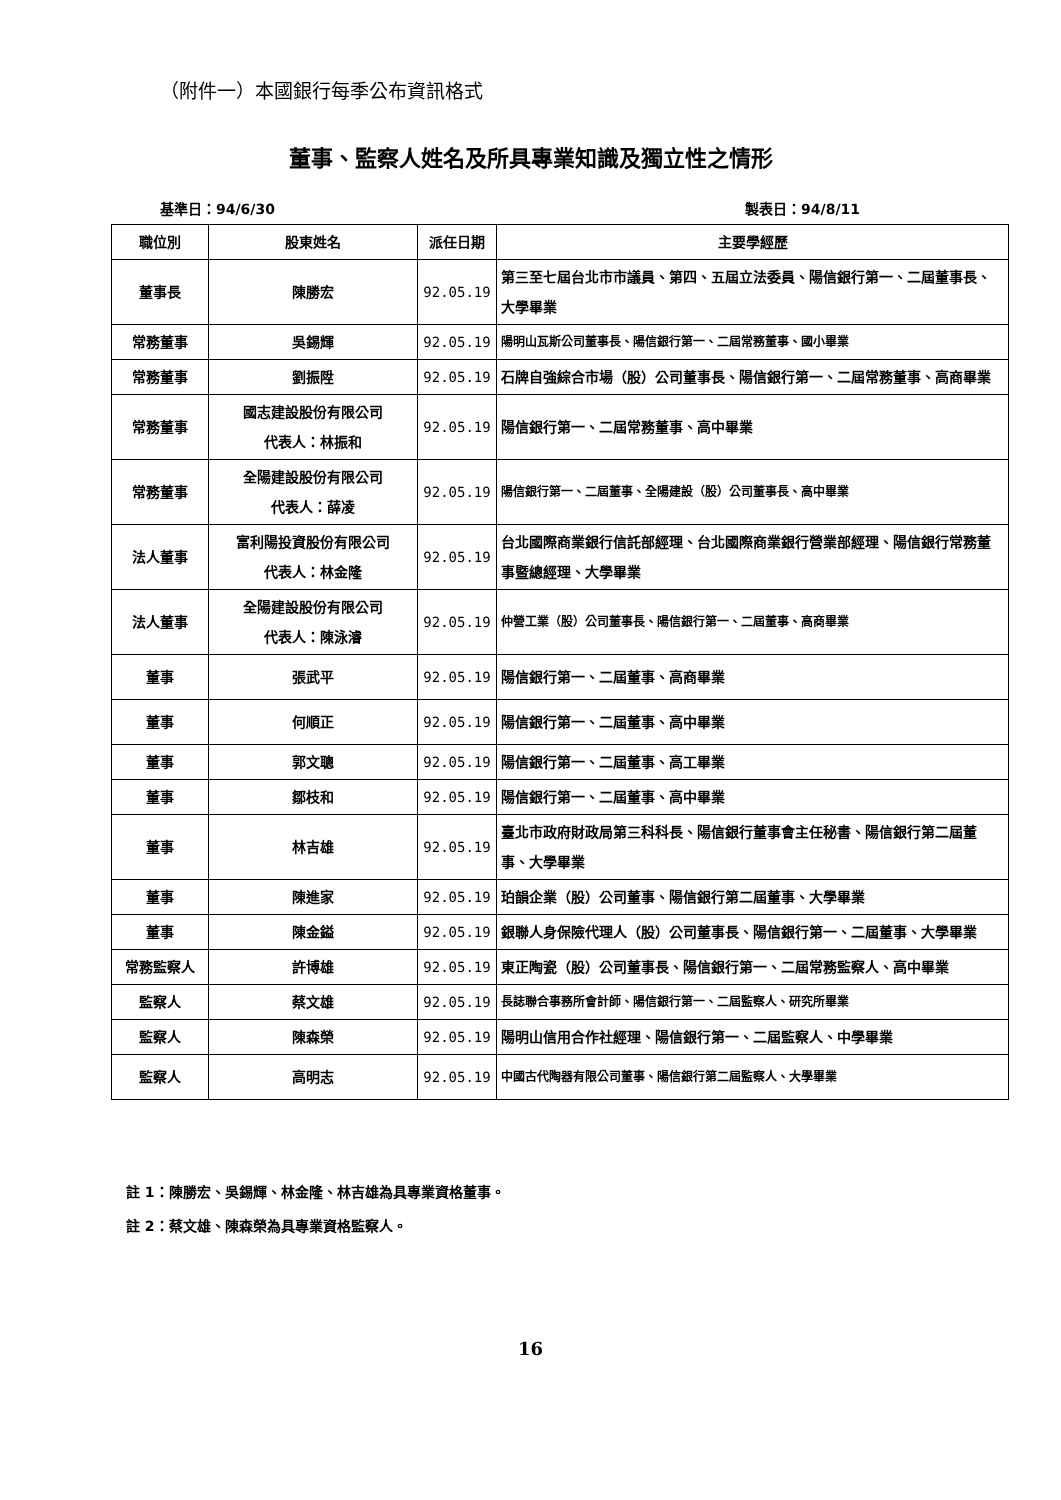（附件一）本國銀行每季公布資訊格式
董事、監察人姓名及所具專業知識及獨立性之情形
基準日：94/6/30 製表日：94/8/11
| 職位別 | 股東姓名 | 派任日期 | 主要學經歷 |
| --- | --- | --- | --- |
| 董事長 | 陳勝宏 | 92.05.19 | 第三至七屆台北市市議員、第四、五屆立法委員、陽信銀行第一、二屆董事長、大學畢業 |
| 常務董事 | 吳錫輝 | 92.05.19 | 陽明山瓦斯公司董事長、陽信銀行第一、二屆常務董事、國小畢業 |
| 常務董事 | 劉振陞 | 92.05.19 | 石牌自強綜合市場（股）公司董事長、陽信銀行第一、二屆常務董事、高商畢業 |
| 常務董事 | 國志建設股份有限公司 代表人：林振和 | 92.05.19 | 陽信銀行第一、二屆常務董事、高中畢業 |
| 常務董事 | 全陽建設股份有限公司 代表人：薛凌 | 92.05.19 | 陽信銀行第一、二屆董事、全陽建設（股）公司董事長、高中畢業 |
| 法人董事 | 富利陽投資股份有限公司 代表人：林金隆 | 92.05.19 | 台北國際商業銀行信託部經理、台北國際商業銀行營業部經理、陽信銀行常務董事暨總經理、大學畢業 |
| 法人董事 | 全陽建設股份有限公司 代表人：陳泳濬 | 92.05.19 | 仲營工業（股）公司董事長、陽信銀行第一、二屆董事、高商畢業 |
| 董事 | 張武平 | 92.05.19 | 陽信銀行第一、二屆董事、高商畢業 |
| 董事 | 何順正 | 92.05.19 | 陽信銀行第一、二屆董事、高中畢業 |
| 董事 | 郭文聰 | 92.05.19 | 陽信銀行第一、二屆董事、高工畢業 |
| 董事 | 鄒枝和 | 92.05.19 | 陽信銀行第一、二屆董事、高中畢業 |
| 董事 | 林吉雄 | 92.05.19 | 臺北市政府財政局第三科科長、陽信銀行董事會主任秘書、陽信銀行第二屆董事、大學畢業 |
| 董事 | 陳進家 | 92.05.19 | 珀韻企業（股）公司董事、陽信銀行第二屆董事、大學畢業 |
| 董事 | 陳金鎰 | 92.05.19 | 銀聯人身保險代理人（股）公司董事長、陽信銀行第一、二屆董事、大學畢業 |
| 常務監察人 | 許博雄 | 92.05.19 | 東正陶瓷（股）公司董事長、陽信銀行第一、二屆常務監察人、高中畢業 |
| 監察人 | 蔡文雄 | 92.05.19 | 長誌聯合事務所會計師、陽信銀行第一、二屆監察人、研究所畢業 |
| 監察人 | 陳森榮 | 92.05.19 | 陽明山信用合作社經理、陽信銀行第一、二屆監察人、中學畢業 |
| 監察人 | 高明志 | 92.05.19 | 中國古代陶器有限公司董事、陽信銀行第二屆監察人、大學畢業 |
註 1：陳勝宏、吳錫輝、林金隆、林吉雄為具專業資格董事。
註 2：蔡文雄、陳森榮為具專業資格監察人。
16